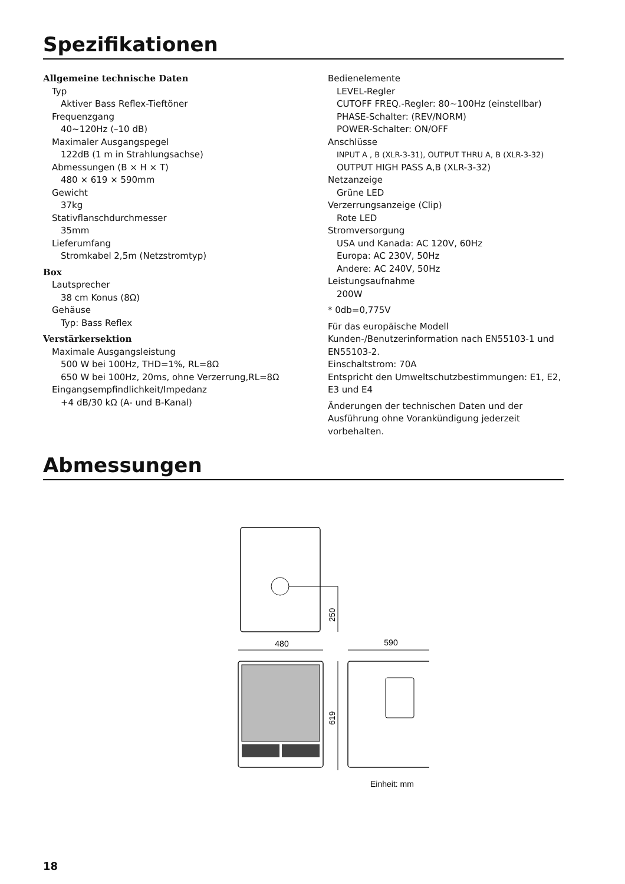Spezifikationen
Allgemeine technische Daten
Typ
Aktiver Bass Reflex-Tieftöner
Frequenzgang
40~120Hz (–10 dB)
Maximaler Ausgangspegel
122dB (1 m in Strahlungsachse)
Abmessungen (B × H × T)
480 × 619 × 590mm
Gewicht
37kg
Stativflanschdurchmesser
35mm
Lieferumfang
Stromkabel 2,5m (Netzstromtyp)
Box
Lautsprecher
38 cm Konus (8Ω)
Gehäuse
Typ: Bass Reflex
Verstärkersektion
Maximale Ausgangsleistung
500 W bei 100Hz, THD=1%, RL=8Ω
650 W bei 100Hz, 20ms, ohne Verzerrung,RL=8Ω
Eingangsempfindlichkeit/Impedanz
+4 dB/30 kΩ (A- und B-Kanal)
Bedienelemente
LEVEL-Regler
CUTOFF FREQ.-Regler: 80~100Hz (einstellbar)
PHASE-Schalter: (REV/NORM)
POWER-Schalter: ON/OFF
Anschlüsse
INPUT A , B (XLR-3-31), OUTPUT THRU A, B (XLR-3-32)
OUTPUT HIGH PASS A,B (XLR-3-32)
Netzanzeige
Grüne LED
Verzerrungsanzeige (Clip)
Rote LED
Stromversorgung
USA und Kanada: AC 120V, 60Hz
Europa: AC 230V, 50Hz
Andere: AC 240V, 50Hz
Leistungsaufnahme
200W
* 0db=0,775V
Für das europäische Modell
Kunden-/Benutzerinformation nach EN55103-1 und EN55103-2.
Einschaltstrom: 70A
Entspricht den Umweltschutzbestimmungen: E1, E2, E3 und E4
Änderungen der technischen Daten und der Ausführung ohne Vorankündigung jederzeit vorbehalten.
Abmessungen
250
480
590
619
Einheit: mm
18